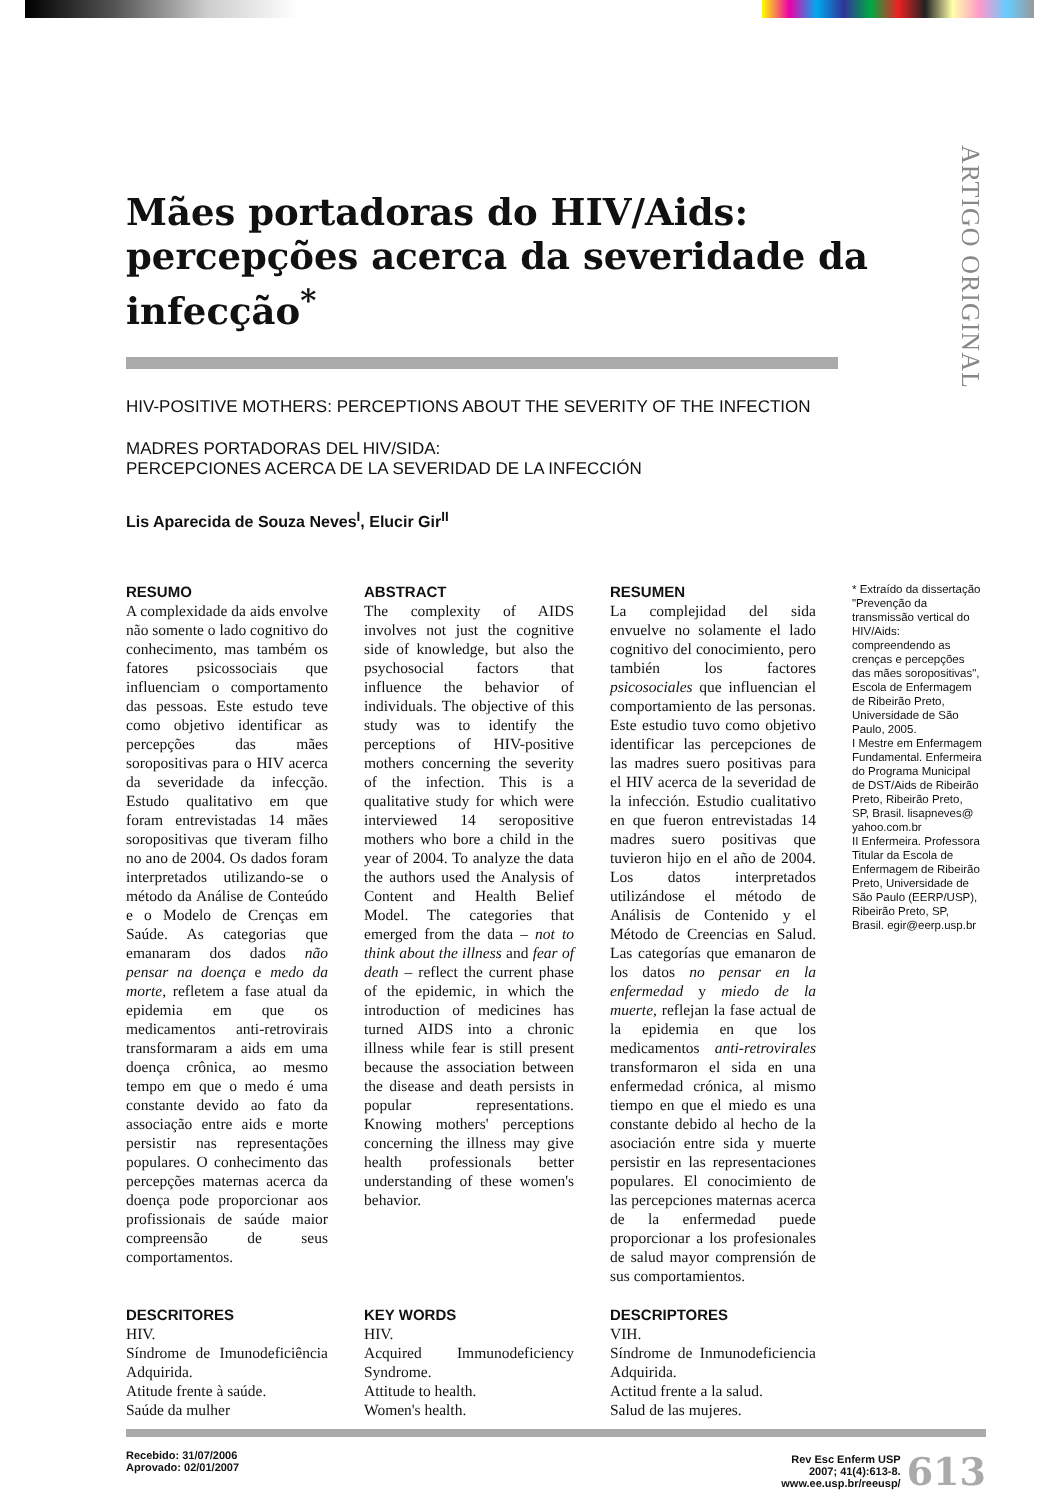ARTIGO ORIGINAL
Mães portadoras do HIV/Aids: percepções acerca da severidade da infecção<sup>*</sup>
HIV-POSITIVE MOTHERS: PERCEPTIONS ABOUT THE SEVERITY OF THE INFECTION
MADRES PORTADORAS DEL HIV/SIDA:
PERCEPCIONES ACERCA DE LA SEVERIDAD DE LA INFECCIÓN
Lis Aparecida de Souza Neves<sup>I</sup>, Elucir Gir<sup>II</sup>
RESUMO
A complexidade da aids envolve não somente o lado cognitivo do conhecimento, mas também os fatores psicossociais que influenciam o comportamento das pessoas. Este estudo teve como objetivo identificar as percepções das mães soropositivas para o HIV acerca da severidade da infecção. Estudo qualitativo em que foram entrevistadas 14 mães soropositivas que tiveram filho no ano de 2004. Os dados foram interpretados utilizando-se o método da Análise de Conteúdo e o Modelo de Crenças em Saúde. As categorias que emanaram dos dados não pensar na doença e medo da morte, refletem a fase atual da epidemia em que os medicamentos anti-retrovirais transformaram a aids em uma doença crônica, ao mesmo tempo em que o medo é uma constante devido ao fato da associação entre aids e morte persistir nas representações populares. O conhecimento das percepções maternas acerca da doença pode proporcionar aos profissionais de saúde maior compreensão de seus comportamentos.
ABSTRACT
The complexity of AIDS involves not just the cognitive side of knowledge, but also the psychosocial factors that influence the behavior of individuals. The objective of this study was to identify the perceptions of HIV-positive mothers concerning the severity of the infection. This is a qualitative study for which were interviewed 14 seropositive mothers who bore a child in the year of 2004. To analyze the data the authors used the Analysis of Content and Health Belief Model. The categories that emerged from the data – not to think about the illness and fear of death – reflect the current phase of the epidemic, in which the introduction of medicines has turned AIDS into a chronic illness while fear is still present because the association between the disease and death persists in popular representations. Knowing mothers' perceptions concerning the illness may give health professionals better understanding of these women's behavior.
RESUMEN
La complejidad del sida envuelve no solamente el lado cognitivo del conocimiento, pero también los factores psicosociales que influencian el comportamiento de las personas. Este estudio tuvo como objetivo identificar las percepciones de las madres suero positivas para el HIV acerca de la severidad de la infección. Estudio cualitativo en que fueron entrevistadas 14 madres suero positivas que tuvieron hijo en el año de 2004. Los datos interpretados utilizándose el método de Análisis de Contenido y el Método de Creencias en Salud. Las categorías que emanaron de los datos no pensar en la enfermedad y miedo de la muerte, reflejan la fase actual de la epidemia en que los medicamentos anti-retrovirales transformaron el sida en una enfermedad crónica, al mismo tiempo en que el miedo es una constante debido al hecho de la asociación entre sida y muerte persistir en las representaciones populares. El conocimiento de las percepciones maternas acerca de la enfermedad puede proporcionar a los profesionales de salud mayor comprensión de sus comportamientos.
* Extraído da dissertação "Prevenção da transmissão vertical do HIV/Aids: compreendendo as crenças e percepções das mães soropositivas", Escola de Enfermagem de Ribeirão Preto, Universidade de São Paulo, 2005.
I Mestre em Enfermagem Fundamental. Enfermeira do Programa Municipal de DST/Aids de Ribeirão Preto, Ribeirão Preto, SP, Brasil. lisapneves@ yahoo.com.br
II Enfermeira. Professora Titular da Escola de Enfermagem de Ribeirão Preto, Universidade de São Paulo (EERP/USP), Ribeirão Preto, SP, Brasil. egir@eerp.usp.br
DESCRITORES
HIV.
Síndrome de Imunodeficiência Adquirida.
Atitude frente à saúde.
Saúde da mulher
KEY WORDS
HIV.
Acquired Immunodeficiency Syndrome.
Attitude to health.
Women's health.
DESCRIPTORES
VIH.
Síndrome de Inmunodeficiencia Adquirida.
Actitud frente a la salud.
Salud de las mujeres.
Recebido: 31/07/2006
Aprovado: 02/01/2007
Rev Esc Enferm USP
2007; 41(4):613-8.
www.ee.usp.br/reeusp/ 613